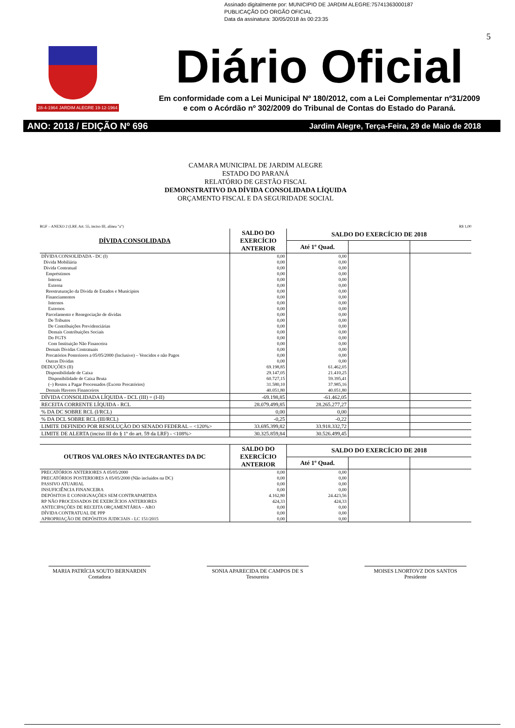Assinado digitalmente por: MUNICIPIO DE JARDIM ALEGRE:75741363000187
PUBLICAÇÃO DO ORGÃO OFICIAL
Data da assinatura: 30/05/2018 às 00:23:35
5
28-4-1964 JARDIM ALEGRE 19-12-1964
Diário Oficial
Em conformidade com a Lei Municipal Nº 180/2012, com a Lei Complementar nº31/2009
e com o Acórdão nº 302/2009 do Tribunal de Contas do Estado do Paraná.
ANO: 2018 / EDIÇÃO Nº 696 Jardim Alegre, Terça-Feira, 29 de Maio de 2018
CAMARA MUNICIPAL DE JARDIM ALEGRE
ESTADO DO PARANÁ
RELATÓRIO DE GESTÃO FISCAL
DEMONSTRATIVO DA DÍVIDA CONSOLIDADA LÍQUIDA
ORÇAMENTO FISCAL E DA SEGURIDADE SOCIAL
RGF – ANEXO 2 (LRF, Art. 55, inciso III, alínea "a") R$ 1,00
| DÍVIDA CONSOLIDADA | SALDO DO EXERCÍCIO ANTERIOR | SALDO DO EXERCÍCIO DE 2018 | | |
| --- | --- | --- | --- | --- |
| | | Até 1º Quad. | | |
| DÍVIDA CONSOLIDADA - DC (I) | 0,00 | 0,00 | | |
| Dívida Mobiliária | 0,00 | 0,00 | | |
| Dívida Contratual | 0,00 | 0,00 | | |
| Empréstimos | 0,00 | 0,00 | | |
| Interna | 0,00 | 0,00 | | |
| Externa | 0,00 | 0,00 | | |
| Reestruturação da Dívida de Estados e Municípios | 0,00 | 0,00 | | |
| Financiamentos | 0,00 | 0,00 | | |
| Internos | 0,00 | 0,00 | | |
| Externos | 0,00 | 0,00 | | |
| Parcelamento e Renegociação de dívidas | 0,00 | 0,00 | | |
| De Tributos | 0,00 | 0,00 | | |
| De Contribuições Previdenciárias | 0,00 | 0,00 | | |
| Demais Contribuições Sociais | 0,00 | 0,00 | | |
| Do FGTS | 0,00 | 0,00 | | |
| Com Instituição Não Financeira | 0,00 | 0,00 | | |
| Demais Dívidas Contratuais | 0,00 | 0,00 | | |
| Precatórios Posteriores a 05/05/2000 (Inclusive) – Vencidos e não Pagos | 0,00 | 0,00 | | |
| Outras Dívidas | 0,00 | 0,00 | | |
| DEDUÇÕES (II) | 69.198,85 | 61.462,05 | | |
| Disponibilidade de Caixa | 29.147,05 | 21.410,25 | | |
| Disponibilidade de Caixa Bruta | 60.727,15 | 59.395,41 | | |
| (–) Restos a Pagar Processados (Exceto Precatórios) | 31.580,10 | 37.985,16 | | |
| Demais Haveres Financeiros | 40.051,80 | 40.051,80 | | |
| DÍVIDA CONSOLIDADA LÍQUIDA - DCL (III) = (I-II) | -69.198,85 | -61.462,05 | | |
| RECEITA CORRENTE LÍQUIDA - RCL | 28.079.499,85 | 28.265.277,27 | | |
| % DA DC SOBRE RCL (I/RCL) | 0,00 | 0,00 | | |
| % DA DCL SOBRE RCL (III/RCL) | -0,25 | -0,22 | | |
| LIMITE DEFINIDO POR RESOLUÇÃO DO SENADO FEDERAL – <120%> | 33.695.399,82 | 33.918.332,72 | | |
| LIMITE DE ALERTA (inciso III do § 1º do art. 59 da LRF) - <108%> | 30.325.859,84 | 30.526.499,45 | | |
| OUTROS VALORES NÃO INTEGRANTES DA DC | SALDO DO EXERCÍCIO ANTERIOR | SALDO DO EXERCÍCIO DE 2018 | | |
| --- | --- | --- | --- | --- |
| | | Até 1º Quad. | | |
| PRECATÓRIOS ANTERIORES A 05/05/2000 | 0,00 | 0,00 | | |
| PRECATÓRIOS POSTERIORES A 05/05/2000 (Não incluídos na DC) | 0,00 | 0,00 | | |
| PASSIVO ATUARIAL | 0,00 | 0,00 | | |
| INSUFICIÊNCIA FINANCEIRA | 0,00 | 0,00 | | |
| DEPÓSITOS E CONSIGNAÇÕES SEM CONTRAPARTIDA | 4.162,80 | 24.423,56 | | |
| RP NÃO PROCESSADOS DE EXERCÍCIOS ANTERIORES | 424,33 | 424,33 | | |
| ANTECIPAÇÕES DE RECEITA ORÇAMENTÁRIA – ARO | 0,00 | 0,00 | | |
| DÍVIDA CONTRATUAL DE PPP | 0,00 | 0,00 | | |
| APROPRIAÇÃO DE DEPÓSITOS JUDICIAIS - LC 151/2015 | 0,00 | 0,00 | | |
MARIA PATRÍCIA SOUTO BERNARDIN
Contadora
SONIA APARECIDA DE CAMPOS DE S
Tesoureira
MOISES LNORTOVZ DOS SANTOS
Presidente